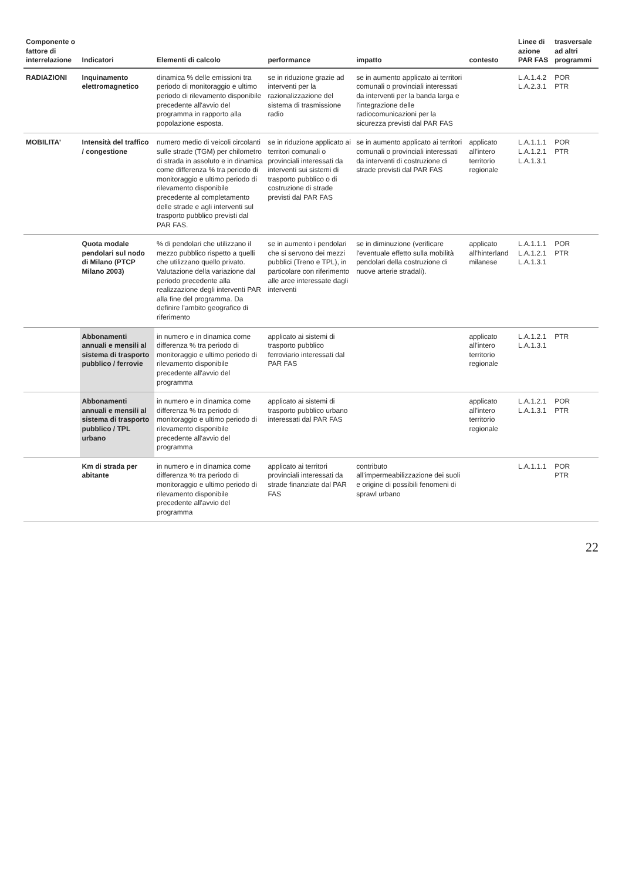| Componente o fattore di interrelazione | Indicatori | Elementi di calcolo | performance | impatto | contesto | Linee di azione PAR FAS | trasversale ad altri programmi |
| --- | --- | --- | --- | --- | --- | --- | --- |
| RADIAZIONI | Inquinamento elettromagnetico | dinamica % delle emissioni tra periodo di monitoraggio e ultimo periodo di rilevamento disponibile precedente all'avvio del programma in rapporto alla popolazione esposta. | se in riduzione grazie ad interventi per la razionalizzazione del sistema di trasmissione radio | se in aumento applicato ai territori comunali o provinciali interessati da interventi per la banda larga e l'integrazione delle radiocomunicazioni per la sicurezza previsti dal PAR FAS | | L.A.1.4.2 L.A.2.3.1 | POR PTR |
| MOBILITA' | Intensità del traffico / congestione | numero medio di veicoli circolanti sulle strade (TGM) per chilometro di strada in assoluto e in dinamica come differenza % tra periodo di monitoraggio e ultimo periodo di rilevamento disponibile precedente al completamento delle strade e agli interventi sul trasporto pubblico previsti dal PAR FAS. | se in riduzione applicato ai territori comunali o provinciali interessati da interventi sui sistemi di trasporto pubblico o di costruzione di strade previsti dal PAR FAS | se in aumento applicato ai territori comunali o provinciali interessati da interventi di costruzione di strade previsti dal PAR FAS | applicato all'intero territorio regionale | L.A.1.1.1 L.A.1.2.1 L.A.1.3.1 | POR PTR |
| | Quota modale pendolari sul nodo di Milano (PTCP Milano 2003) | % di pendolari che utilizzano il mezzo pubblico rispetto a quelli che utilizzano quello privato. Valutazione della variazione dal periodo precedente alla realizzazione degli interventi PAR alla fine del programma. Da definire l'ambito geografico di riferimento | se in aumento i pendolari che si servono dei mezzi pubblici (Treno e TPL), in particolare con riferimento alle aree interessate dagli interventi | se in diminuzione (verificare l'eventuale effetto sulla mobilità pendolari della costruzione di nuove arterie stradali). | applicato all'hinterland milanese | L.A.1.1.1 L.A.1.2.1 L.A.1.3.1 | POR PTR |
| | Abbonamenti annuali e mensili al sistema di trasporto pubblico / ferrovie | in numero e in dinamica come differenza % tra periodo di monitoraggio e ultimo periodo di rilevamento disponibile precedente all'avvio del programma | applicato ai sistemi di trasporto pubblico ferroviario interessati dal PAR FAS | | applicato all'intero territorio regionale | L.A.1.2.1 L.A.1.3.1 | PTR |
| | Abbonamenti annuali e mensili al sistema di trasporto pubblico / TPL urbano | in numero e in dinamica come differenza % tra periodo di monitoraggio e ultimo periodo di rilevamento disponibile precedente all'avvio del programma | applicato ai sistemi di trasporto pubblico urbano interessati dal PAR FAS | | applicato all'intero territorio regionale | L.A.1.2.1 L.A.1.3.1 | POR PTR |
| | Km di strada per abitante | in numero e in dinamica come differenza % tra periodo di monitoraggio e ultimo periodo di rilevamento disponibile precedente all'avvio del programma | applicato ai territori provinciali interessati da strade finanziate dal PAR FAS | contributo all'impermeabilizzazione dei suoli e origine di possibili fenomeni di sprawl urbano | | L.A.1.1.1 | POR PTR |
22